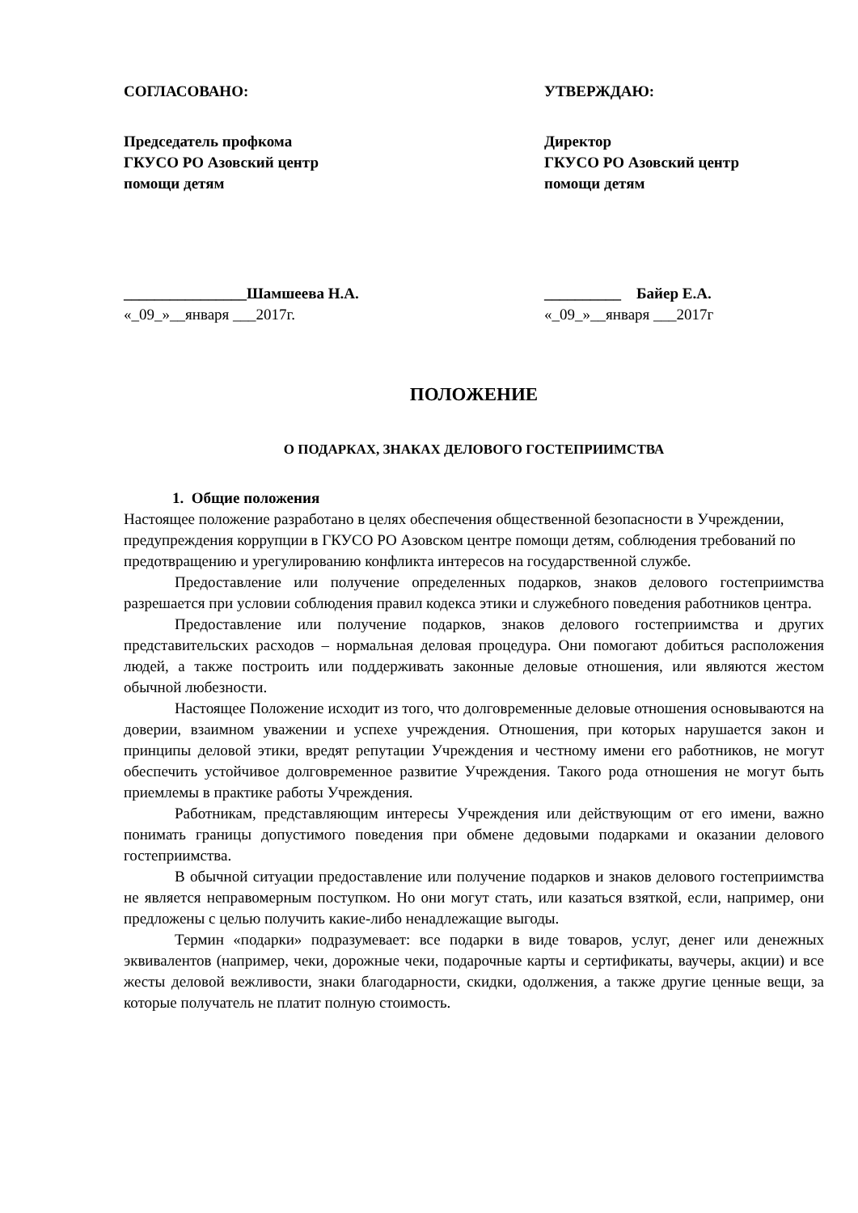СОГЛАСОВАНО:
Председатель профкома
ГКУСО РО Азовский центр
помощи детям
________________Шамшеева Н.А.
«_09_»__января ___2017г.
УТВЕРЖДАЮ:
Директор
ГКУСО РО Азовский центр
помощи детям
__________ Байер Е.А.
«_09_»__января ___2017г
ПОЛОЖЕНИЕ
О ПОДАРКАХ, ЗНАКАХ ДЕЛОВОГО ГОСТЕПРИИМСТВА
1. Общие положения
Настоящее положение разработано в целях обеспечения общественной безопасности в Учреждении, предупреждения коррупции в ГКУСО РО Азовском центре помощи детям, соблюдения требований по предотвращению и урегулированию конфликта интересов на государственной службе.
Предоставление или получение определенных подарков, знаков делового гостеприимства разрешается при условии соблюдения правил кодекса этики и служебного поведения работников центра.
Предоставление или получение подарков, знаков делового гостеприимства и других представительских расходов – нормальная деловая процедура. Они помогают добиться расположения людей, а также построить или поддерживать законные деловые отношения, или являются жестом обычной любезности.
Настоящее Положение исходит из того, что долговременные деловые отношения основываются на доверии, взаимном уважении и успехе учреждения. Отношения, при которых нарушается закон и принципы деловой этики, вредят репутации Учреждения и честному имени его работников, не могут обеспечить устойчивое долговременное развитие Учреждения. Такого рода отношения не могут быть приемлемы в практике работы Учреждения.
Работникам, представляющим интересы Учреждения или действующим от его имени, важно понимать границы допустимого поведения при обмене дедовыми подарками и оказании делового гостеприимства.
В обычной ситуации предоставление или получение подарков и знаков делового гостеприимства не является неправомерным поступком. Но они могут стать, или казаться взяткой, если, например, они предложены с целью получить какие-либо ненадлежащие выгоды.
Термин «подарки» подразумевает: все подарки в виде товаров, услуг, денег или денежных эквивалентов (например, чеки, дорожные чеки, подарочные карты и сертификаты, ваучеры, акции) и все жесты деловой вежливости, знаки благодарности, скидки, одолжения, а также другие ценные вещи, за которые получатель не платит полную стоимость.